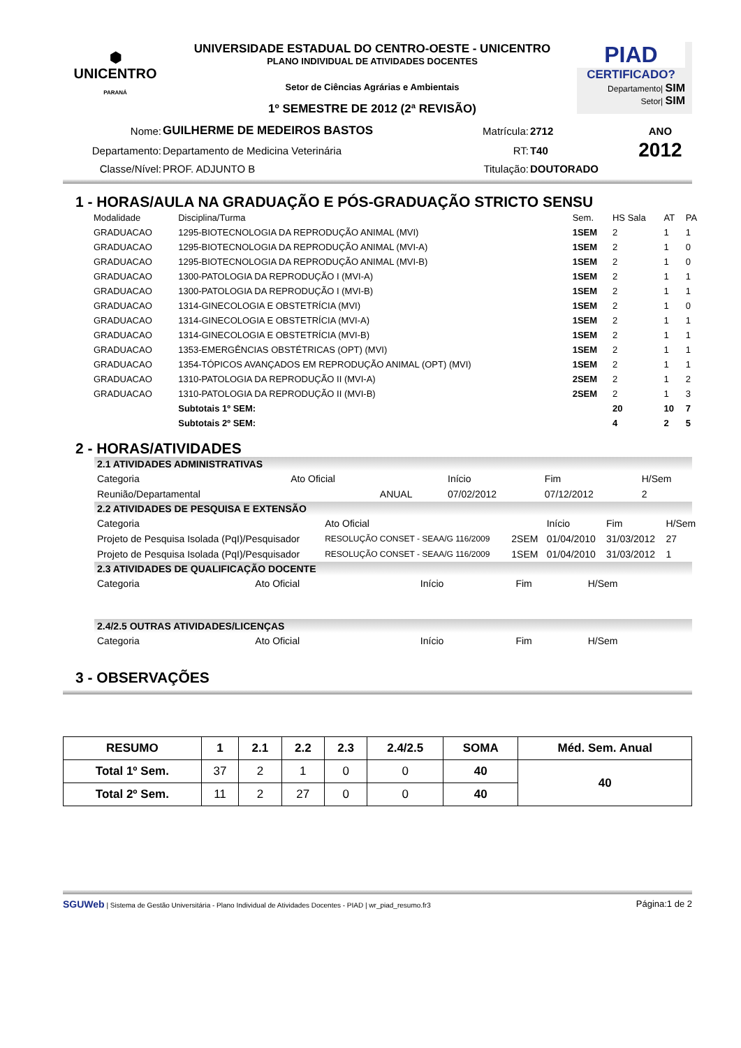⬢
UNICENTRO
PARANÁ
UNIVERSIDADE ESTADUAL DO CENTRO-OESTE - UNICENTRO
PLANO INDIVIDUAL DE ATIVIDADES DOCENTES
Setor de Ciências Agrárias e Ambientais
1º SEMESTRE DE 2012 (2ª REVISÃO)
PIAD
CERTIFICADO?
Departamento| SIM
Setor| SIM
| Nome: | GUILHERME DE MEDEIROS BASTOS | Matrícula: | 2712 | ANO |
| Departamento: | Departamento de Medicina Veterinária | RT: | T40 | 2012 |
| Classe/Nível: | PROF. ADJUNTO B | Titulação: | DOUTORADO | |
1 - HORAS/AULA NA GRADUAÇÃO E PÓS-GRADUAÇÃO STRICTO SENSU
| Modalidade | Disciplina/Turma | Sem. | HS Sala | AT | PA |
| --- | --- | --- | --- | --- | --- |
| GRADUACAO | 1295-BIOTECNOLOGIA DA REPRODUÇÃO ANIMAL (MVI) | 1SEM | 2 | 1 | 1 |
| GRADUACAO | 1295-BIOTECNOLOGIA DA REPRODUÇÃO ANIMAL (MVI-A) | 1SEM | 2 | 1 | 0 |
| GRADUACAO | 1295-BIOTECNOLOGIA DA REPRODUÇÃO ANIMAL (MVI-B) | 1SEM | 2 | 1 | 0 |
| GRADUACAO | 1300-PATOLOGIA DA REPRODUÇÃO I (MVI-A) | 1SEM | 2 | 1 | 1 |
| GRADUACAO | 1300-PATOLOGIA DA REPRODUÇÃO I (MVI-B) | 1SEM | 2 | 1 | 1 |
| GRADUACAO | 1314-GINECOLOGIA E OBSTETRÍCIA (MVI) | 1SEM | 2 | 1 | 0 |
| GRADUACAO | 1314-GINECOLOGIA E OBSTETRÍCIA (MVI-A) | 1SEM | 2 | 1 | 1 |
| GRADUACAO | 1314-GINECOLOGIA E OBSTETRÍCIA (MVI-B) | 1SEM | 2 | 1 | 1 |
| GRADUACAO | 1353-EMERGÊNCIAS OBSTÉTRICAS (OPT) (MVI) | 1SEM | 2 | 1 | 1 |
| GRADUACAO | 1354-TÓPICOS AVANÇADOS EM REPRODUÇÃO ANIMAL (OPT) (MVI) | 1SEM | 2 | 1 | 1 |
| GRADUACAO | 1310-PATOLOGIA DA REPRODUÇÃO II (MVI-A) | 2SEM | 2 | 1 | 2 |
| GRADUACAO | 1310-PATOLOGIA DA REPRODUÇÃO II (MVI-B) | 2SEM | 2 | 1 | 3 |
| | Subtotais 1º SEM: | | 20 | 10 | 7 |
| | Subtotais 2º SEM: | | 4 | 2 | 5 |
2 - HORAS/ATIVIDADES
2.1 ATIVIDADES ADMINISTRATIVAS
| Categoria | Ato Oficial | | Início | Fim | H/Sem |
| --- | --- | --- | --- | --- | --- |
| Reunião/Departamental | | ANUAL | 07/02/2012 | 07/12/2012 | 2 |
2.2 ATIVIDADES DE PESQUISA E EXTENSÃO
| Categoria | Ato Oficial | | Início | Fim | H/Sem |
| --- | --- | --- | --- | --- | --- |
| Projeto de Pesquisa Isolada (PqI)/Pesquisador | RESOLUÇÃO CONSET - SEAA/G 116/2009 | 2SEM | 01/04/2010 | 31/03/2012 | 27 |
| Projeto de Pesquisa Isolada (PqI)/Pesquisador | RESOLUÇÃO CONSET - SEAA/G 116/2009 | 1SEM | 01/04/2010 | 31/03/2012 | 1 |
2.3 ATIVIDADES DE QUALIFICAÇÃO DOCENTE
| Categoria | Ato Oficial | Início | Fim | H/Sem |
| --- | --- | --- | --- | --- |
2.4/2.5 OUTRAS ATIVIDADES/LICENÇAS
| Categoria | Ato Oficial | Início | Fim | H/Sem |
| --- | --- | --- | --- | --- |
3 - OBSERVAÇÕES
| RESUMO | 1 | 2.1 | 2.2 | 2.3 | 2.4/2.5 | SOMA | Méd. Sem. Anual |
| --- | --- | --- | --- | --- | --- | --- | --- |
| Total 1º Sem. | 37 | 2 | 1 | 0 | 0 | 40 | 40 |
| Total 2º Sem. | 11 | 2 | 27 | 0 | 0 | 40 | |
SGUWeb | Sistema de Gestão Universitária - Plano Individual de Atividades Docentes - PIAD | wr_piad_resumo.fr3 Página:1 de 2